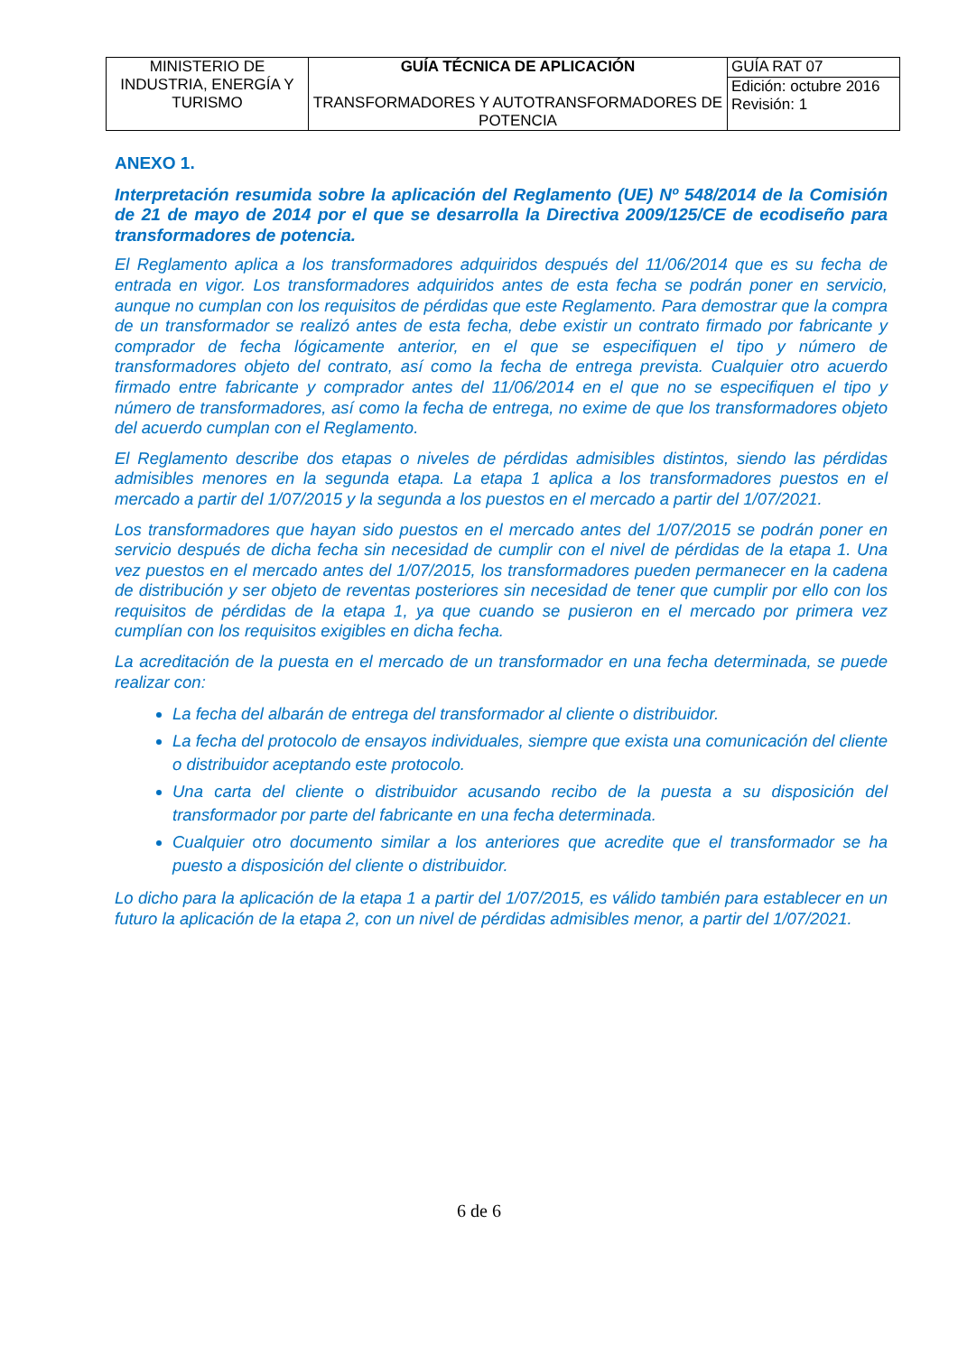| MINISTERIO DE INDUSTRIA, ENERGÍA Y TURISMO | GUÍA TÉCNICA DE APLICACIÓN TRANSFORMADORES Y AUTOTRANSFORMADORES DE POTENCIA | GUÍA RAT 07 |
| | | Edición: octubre 2016 Revisión: 1 |
ANEXO 1.
Interpretación resumida sobre la aplicación del Reglamento (UE) Nº 548/2014 de la Comisión de 21 de mayo de 2014 por el que se desarrolla la Directiva 2009/125/CE de ecodiseño para transformadores de potencia.
El Reglamento aplica a los transformadores adquiridos después del 11/06/2014 que es su fecha de entrada en vigor. Los transformadores adquiridos antes de esta fecha se podrán poner en servicio, aunque no cumplan con los requisitos de pérdidas que este Reglamento. Para demostrar que la compra de un transformador se realizó antes de esta fecha, debe existir un contrato firmado por fabricante y comprador de fecha lógicamente anterior, en el que se especifiquen el tipo y número de transformadores objeto del contrato, así como la fecha de entrega prevista. Cualquier otro acuerdo firmado entre fabricante y comprador antes del 11/06/2014 en el que no se especifiquen el tipo y número de transformadores, así como la fecha de entrega, no exime de que los transformadores objeto del acuerdo cumplan con el Reglamento.
El Reglamento describe dos etapas o niveles de pérdidas admisibles distintos, siendo las pérdidas admisibles menores en la segunda etapa. La etapa 1 aplica a los transformadores puestos en el mercado a partir del 1/07/2015 y la segunda a los puestos en el mercado a partir del 1/07/2021.
Los transformadores que hayan sido puestos en el mercado antes del 1/07/2015 se podrán poner en servicio después de dicha fecha sin necesidad de cumplir con el nivel de pérdidas de la etapa 1. Una vez puestos en el mercado antes del 1/07/2015, los transformadores pueden permanecer en la cadena de distribución y ser objeto de reventas posteriores sin necesidad de tener que cumplir por ello con los requisitos de pérdidas de la etapa 1, ya que cuando se pusieron en el mercado por primera vez cumplían con los requisitos exigibles en dicha fecha.
La acreditación de la puesta en el mercado de un transformador en una fecha determinada, se puede realizar con:
La fecha del albarán de entrega del transformador al cliente o distribuidor.
La fecha del protocolo de ensayos individuales, siempre que exista una comunicación del cliente o distribuidor aceptando este protocolo.
Una carta del cliente o distribuidor acusando recibo de la puesta a su disposición del transformador por parte del fabricante en una fecha determinada.
Cualquier otro documento similar a los anteriores que acredite que el transformador se ha puesto a disposición del cliente o distribuidor.
Lo dicho para la aplicación de la etapa 1 a partir del 1/07/2015, es válido también para establecer en un futuro la aplicación de la etapa 2, con un nivel de pérdidas admisibles menor, a partir del 1/07/2021.
6 de 6